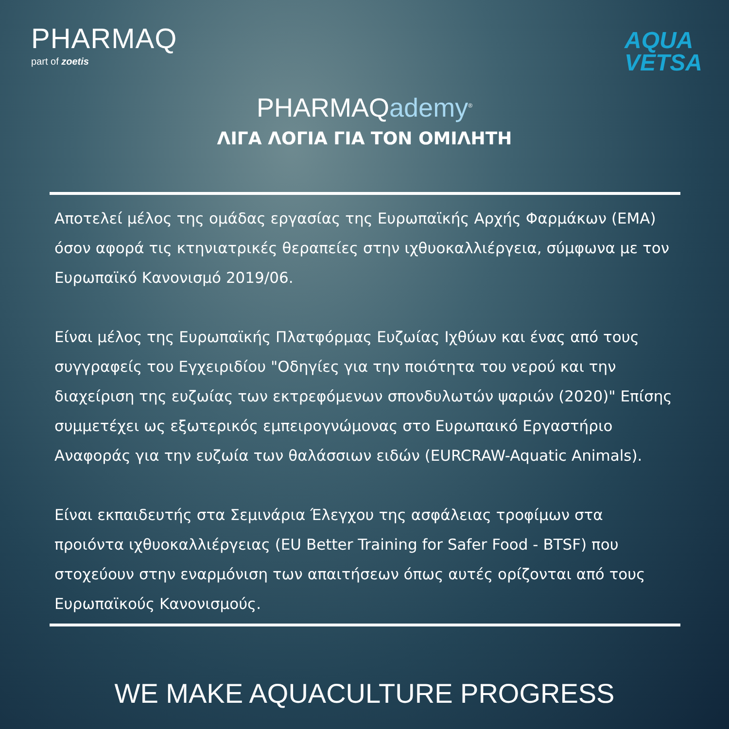PHARMAQ
part of zoetis
AQUA
VETSA
PHARMAQademy<sup>®</sup>
ΛΙΓΑ ΛΟΓΙΑ ΓΙΑ ΤΟΝ ΟΜΙΛΗΤΗ
Αποτελεί μέλος της ομάδας εργασίας της Ευρωπαϊκής Αρχής Φαρμάκων (ΕΜΑ) όσον αφορά τις κτηνιατρικές θεραπείες στην ιχθυοκαλλιέργεια, σύμφωνα με τον Ευρωπαϊκό Κανονισμό 2019/06.
Είναι μέλος της Ευρωπαϊκής Πλατφόρμας Ευζωίας Ιχθύων και ένας από τους συγγραφείς του Εγχειριδίου "Οδηγίες για την ποιότητα του νερού και την διαχείριση της ευζωίας των εκτρεφόμενων σπονδυλωτών ψαριών (2020)" Επίσης συμμετέχει ως εξωτερικός εμπειρογνώμονας στο Ευρωπαικό Εργαστήριο Αναφοράς για την ευζωία των θαλάσσιων ειδών (EURCRAW-Aquatic Animals).
Είναι εκπαιδευτής στα Σεμινάρια Έλεγχου της ασφάλειας τροφίμων στα προιόντα ιχθυοκαλλιέργειας (EU Better Training for Safer Food - BTSF) που στοχεύουν στην εναρμόνιση των απαιτήσεων όπως αυτές ορίζονται από τους Ευρωπαϊκούς Κανονισμούς.
WE MAKE AQUACULTURE PROGRESS